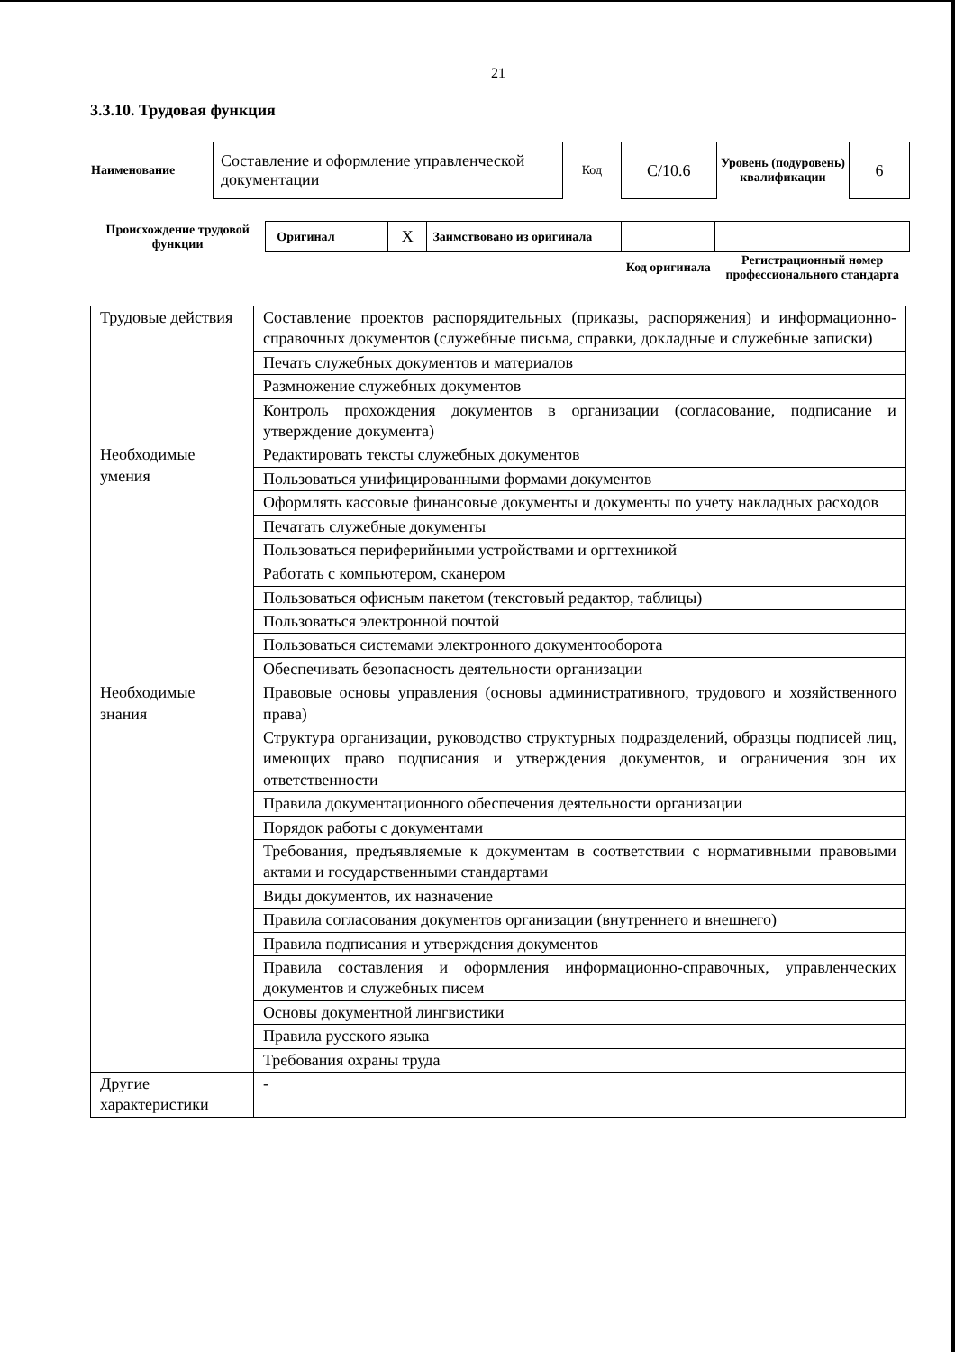21
3.3.10. Трудовая функция
| Наименование | Составление и оформление управленческой документации | Код | С/10.6 | Уровень (подуровень) квалификации | 6 |
| Происхождение трудовой функции | Оригинал | X | Заимствовано из оригинала | | |
| | | | | Код оригинала | Регистрационный номер профессионального стандарта |
| Трудовые действия | Составление проектов распорядительных (приказы, распоряжения) и информационно-справочных документов (служебные письма, справки, докладные и служебные записки) |
| | Печать служебных документов и материалов |
| | Размножение служебных документов |
| | Контроль прохождения документов в организации (согласование, подписание и утверждение документа) |
| Необходимые умения | Редактировать тексты служебных документов |
| | Пользоваться унифицированными формами документов |
| | Оформлять кассовые финансовые документы и документы по учету накладных расходов |
| | Печатать служебные документы |
| | Пользоваться периферийными устройствами и оргтехникой |
| | Работать с компьютером, сканером |
| | Пользоваться офисным пакетом (текстовый редактор, таблицы) |
| | Пользоваться электронной почтой |
| | Пользоваться системами электронного документооборота |
| | Обеспечивать безопасность деятельности организации |
| Необходимые знания | Правовые основы управления (основы административного, трудового и хозяйственного права) |
| | Структура организации, руководство структурных подразделений, образцы подписей лиц, имеющих право подписания и утверждения документов, и ограничения зон их ответственности |
| | Правила документационного обеспечения деятельности организации |
| | Порядок работы с документами |
| | Требования, предъявляемые к документам в соответствии с нормативными правовыми актами и государственными стандартами |
| | Виды документов, их назначение |
| | Правила согласования документов организации (внутреннего и внешнего) |
| | Правила подписания и утверждения документов |
| | Правила составления и оформления информационно-справочных, управленческих документов и служебных писем |
| | Основы документной лингвистики |
| | Правила русского языка |
| | Требования охраны труда |
| Другие характеристики | - |